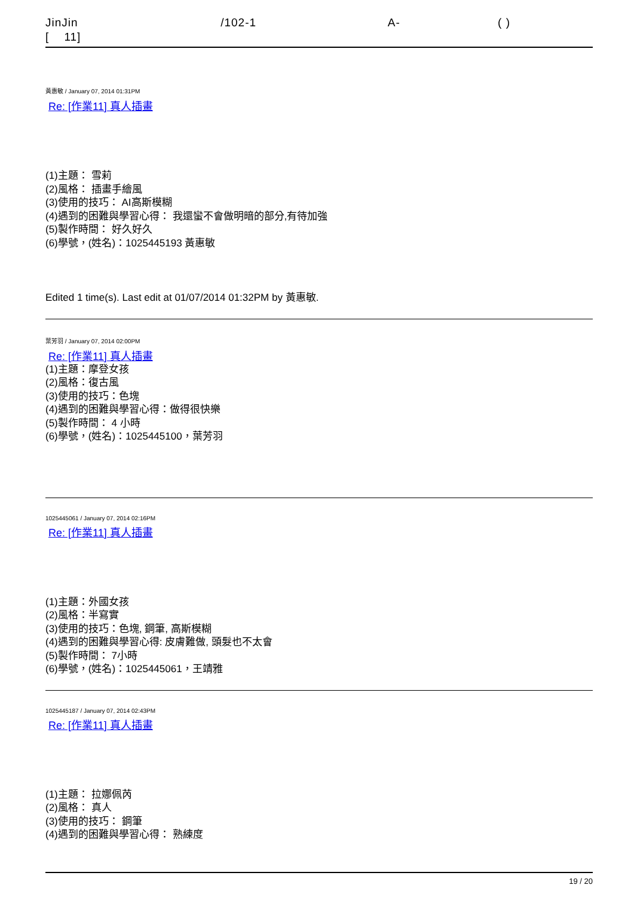JinJin /102-1 A- ( )
[ 11]
黃惠敏 / January 07, 2014 01:31PM
Re: [作業11] 真人插畫
(1)主題： 雪莉
(2)風格： 插畫手繪風
(3)使用的技巧： AI高斯模糊
(4)遇到的困難與學習心得： 我還蠻不會做明暗的部分,有待加強
(5)製作時間： 好久好久
(6)學號，(姓名)：1025445193 黃惠敏
Edited 1 time(s). Last edit at 01/07/2014 01:32PM by 黃惠敏.
葉芳羽 / January 07, 2014 02:00PM
Re: [作業11] 真人插畫
(1)主題：摩登女孩
(2)風格：復古風
(3)使用的技巧：色塊
(4)遇到的困難與學習心得：做得很快樂
(5)製作時間： 4 小時
(6)學號，(姓名)：1025445100，葉芳羽
1025445061 / January 07, 2014 02:16PM
Re: [作業11] 真人插畫
(1)主題：外國女孩
(2)風格：半寫實
(3)使用的技巧：色塊, 鋼筆, 高斯模糊
(4)遇到的困難與學習心得: 皮膚難做, 頭髮也不太會
(5)製作時間： 7小時
(6)學號，(姓名)：1025445061，王靖雅
1025445187 / January 07, 2014 02:43PM
Re: [作業11] 真人插畫
(1)主題： 拉娜佩芮
(2)風格： 真人
(3)使用的技巧： 鋼筆
(4)遇到的困難與學習心得： 熟練度
19 / 20